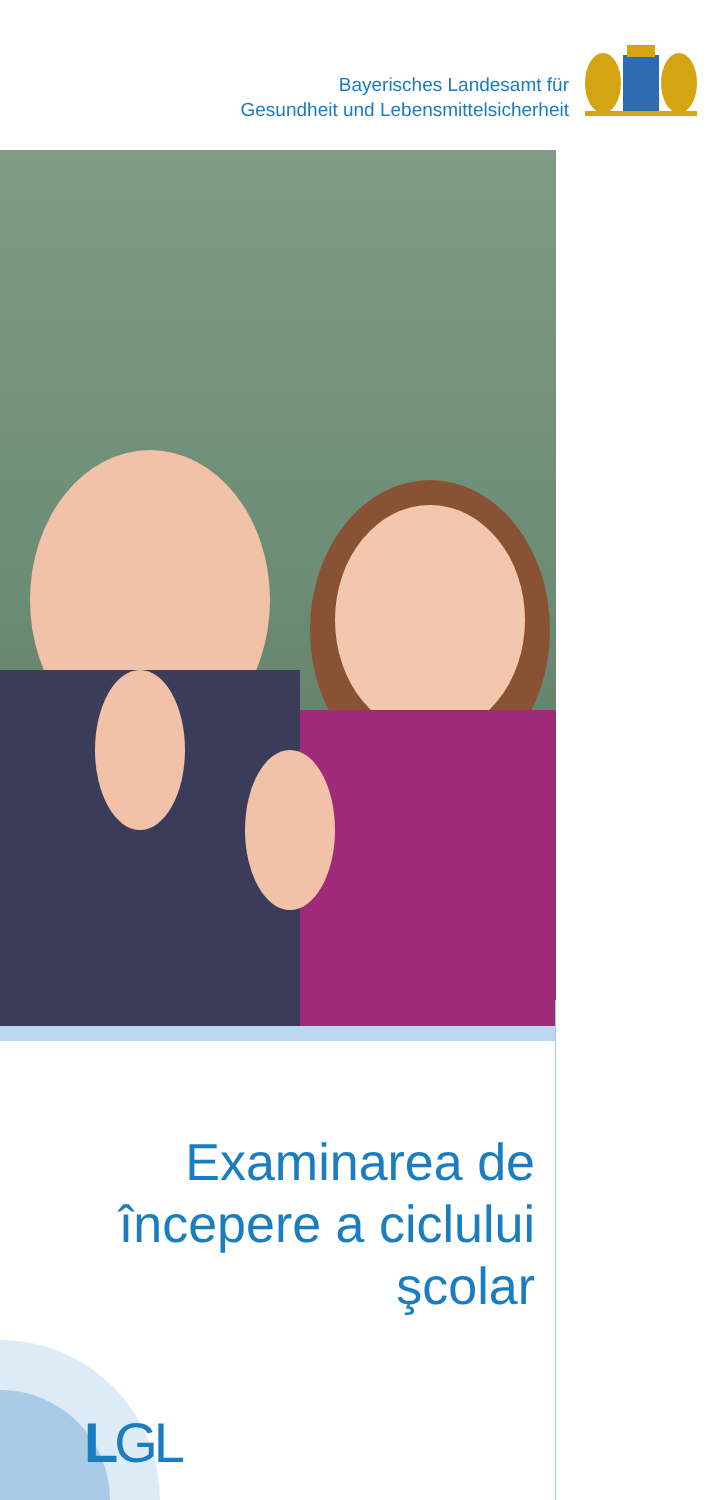Bayerisches Landesamt für
Gesundheit und Lebensmittelsicherheit
Examinarea de
începere a ciclului
şcolar
LGL